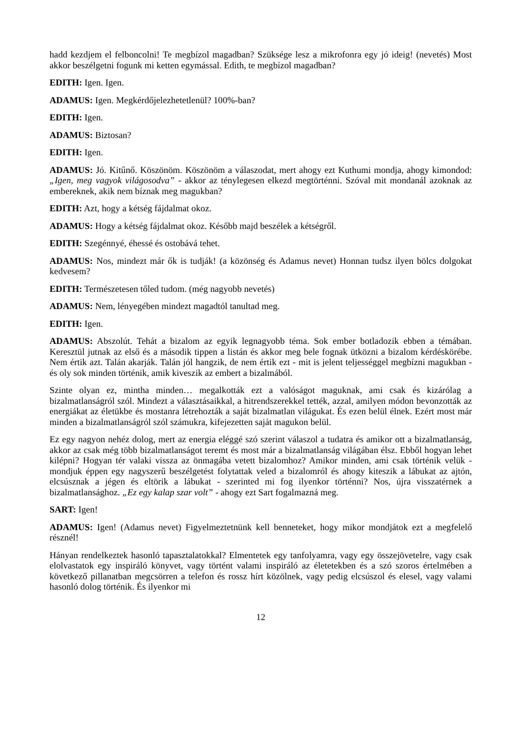hadd kezdjem el felboncolni! Te megbízol magadban? Szüksége lesz a mikrofonra egy jó ideig! (nevetés) Most akkor beszélgetni fogunk mi ketten egymással. Edith, te megbízol magadban?
EDITH: Igen. Igen.
ADAMUS: Igen. Megkérdőjelezhetetlenül? 100%-ban?
EDITH: Igen.
ADAMUS: Biztosan?
EDITH: Igen.
ADAMUS: Jó. Kitűnő. Köszönöm. Köszönöm a válaszodat, mert ahogy ezt Kuthumi mondja, ahogy kimondod: „Igen, meg vagyok világosodva” - akkor az ténylegesen elkezd megtörténni. Szóval mit mondanál azoknak az embereknek, akik nem bíznak meg magukban?
EDITH: Azt, hogy a kétség fájdalmat okoz.
ADAMUS: Hogy a kétség fájdalmat okoz. Később majd beszélek a kétségről.
EDITH: Szegénnyé, éhessé és ostobává tehet.
ADAMUS: Nos, mindezt már ők is tudják! (a közönség és Adamus nevet) Honnan tudsz ilyen bölcs dolgokat kedvesem?
EDITH: Természetesen tőled tudom. (még nagyobb nevetés)
ADAMUS: Nem, lényegében mindezt magadtól tanultad meg.
EDITH: Igen.
ADAMUS: Abszolút. Tehát a bizalom az egyik legnagyobb téma. Sok ember botladozik ebben a témában. Keresztül jutnak az első és a második tippen a listán és akkor meg bele fognak ütközni a bizalom kérdéskörébe. Nem értik azt. Talán akarják. Talán jól hangzik, de nem értik ezt - mit is jelent teljességgel megbízni magukban - és oly sok minden történik, amik kiveszik az embert a bizalmából.
Szinte olyan ez, mintha minden… megalkották ezt a valóságot maguknak, ami csak és kizárólag a bizalmatlanságról szól. Mindezt a választásaikkal, a hitrendszerekkel tették, azzal, amilyen módon bevonzották az energiákat az életükbe és mostanra létrehozták a saját bizalmatlan világukat. És ezen belül élnek. Ezért most már minden a bizalmatlanságról szól számukra, kifejezetten saját magukon belül.
Ez egy nagyon nehéz dolog, mert az energia eléggé szó szerint válaszol a tudatra és amikor ott a bizalmatlanság, akkor az csak még több bizalmatlanságot teremt és most már a bizalmatlanság világában élsz. Ebből hogyan lehet kilépni? Hogyan tér valaki vissza az önmagába vetett bizalomhoz? Amikor minden, ami csak történik velük - mondjuk éppen egy nagyszerű beszélgetést folytattak veled a bizalomról és ahogy kiteszik a lábukat az ajtón, elcsúsznak a jégen és eltörik a lábukat - szerinted mi fog ilyenkor történni? Nos, újra visszatérnek a bizalmatlansághoz. „Ez egy kalap szar volt” - ahogy ezt Sart fogalmazná meg.
SART: Igen!
ADAMUS: Igen! (Adamus nevet) Figyelmeztetnünk kell benneteket, hogy mikor mondjátok ezt a megfelelő résznél!
Hányan rendelkeztek hasonló tapasztalatokkal? Elmentetek egy tanfolyamra, vagy egy összejövetelre, vagy csak elolvastatok egy inspiráló könyvet, vagy történt valami inspiráló az életetekben és a szó szoros értelmében a következő pillanatban megcsörren a telefon és rossz hírt közölnek, vagy pedig elcsúszol és elesel, vagy valami hasonló dolog történik. És ilyenkor mi
12